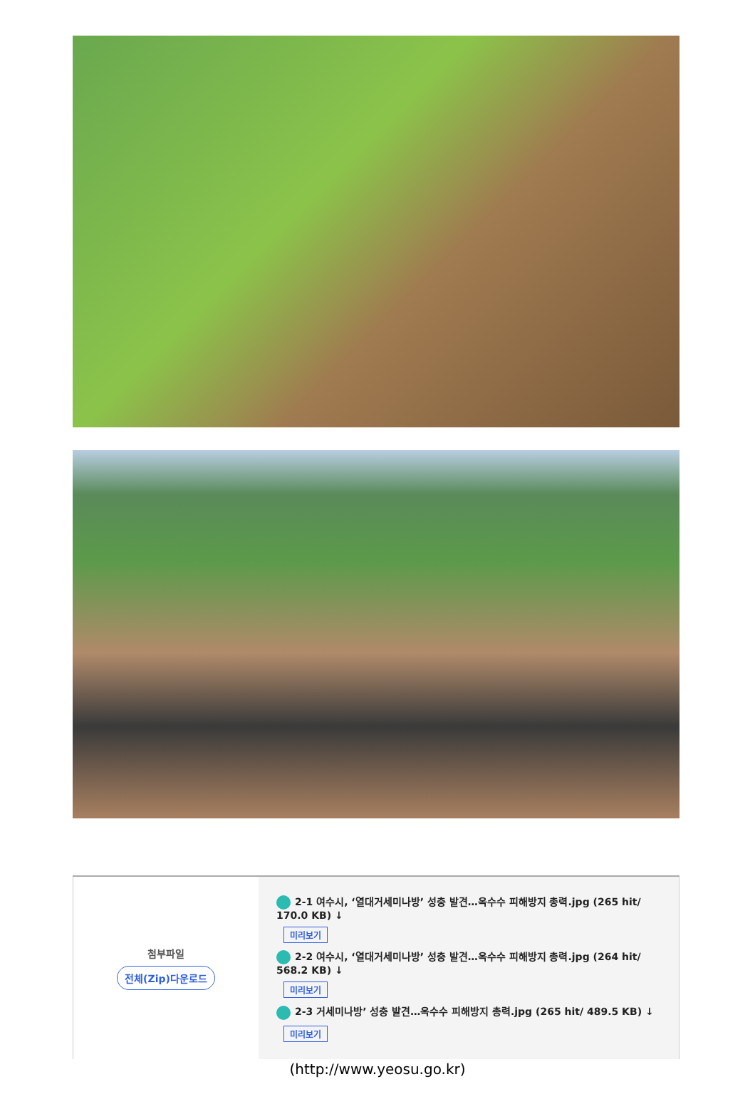| 첨부파일 전체(Zip)다운로드 | 2-1 여수시, ‘열대거세미나방’ 성충 발견…옥수수 피해방지 총력.jpg (265 hit/ 170.0 KB) ↓ 미리보기 2-2 여수시, ‘열대거세미나방’ 성충 발견…옥수수 피해방지 총력.jpg (264 hit/ 568.2 KB) ↓ 미리보기 2-3 거세미나방’ 성충 발견…옥수수 피해방지 총력.jpg (265 hit/ 489.5 KB) ↓ 미리보기 |
(http://www.yeosu.go.kr)